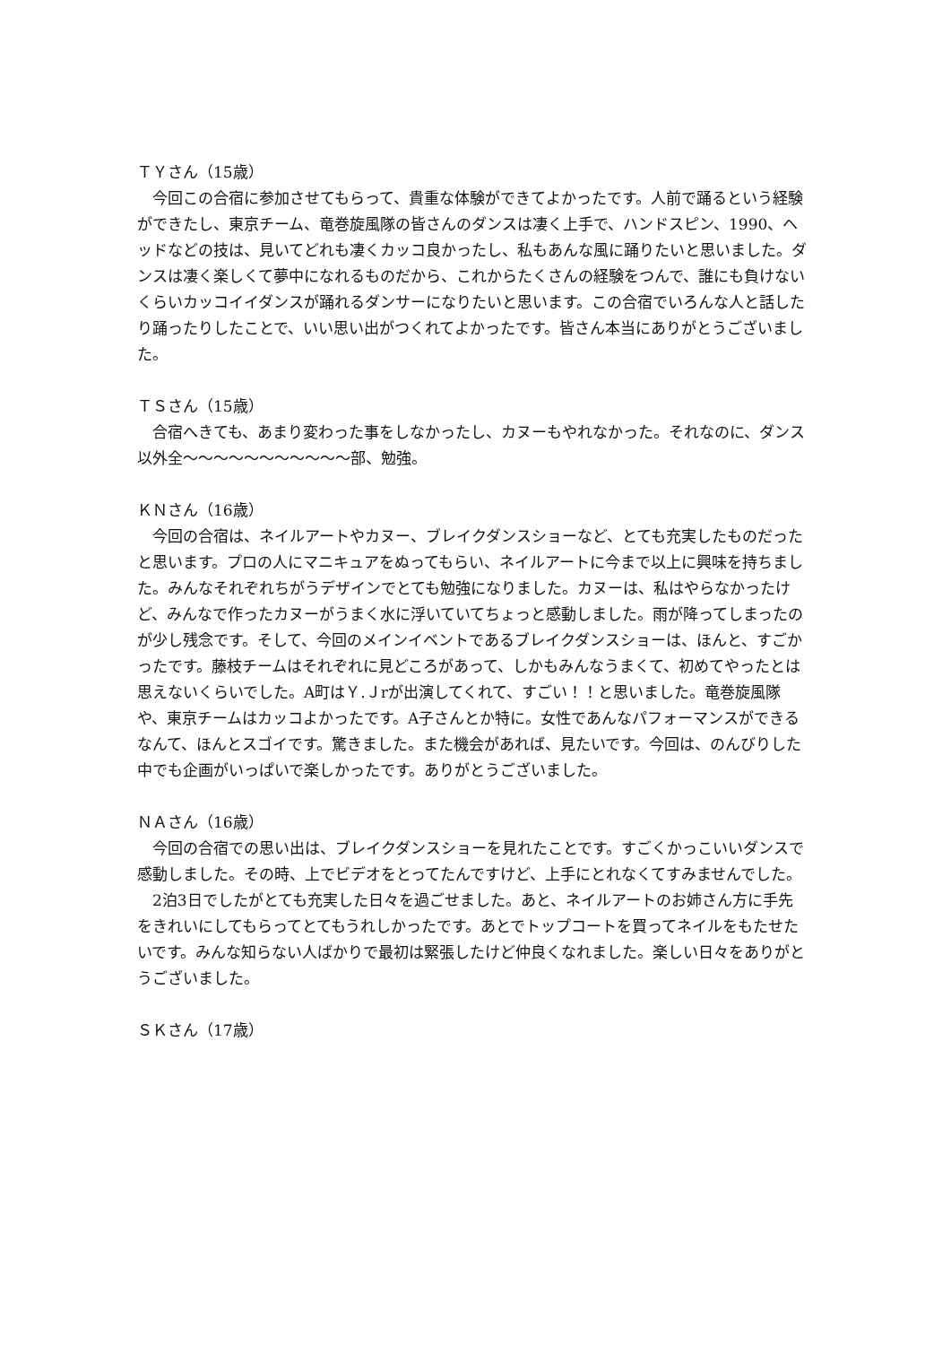ＴＹさん（15歳）
今回この合宿に参加させてもらって、貴重な体験ができてよかったです。人前で踊るという経験ができたし、東京チーム、竜巻旋風隊の皆さんのダンスは凄く上手で、ハンドスピン、1990、ヘッドなどの技は、見いてどれも凄くカッコ良かったし、私もあんな風に踊りたいと思いました。ダンスは凄く楽しくて夢中になれるものだから、これからたくさんの経験をつんで、誰にも負けないくらいカッコイイダンスが踊れるダンサーになりたいと思います。この合宿でいろんな人と話したり踊ったりしたことで、いい思い出がつくれてよかったです。皆さん本当にありがとうございました。
ＴＳさん（15歳）
合宿へきても、あまり変わった事をしなかったし、カヌーもやれなかった。それなのに、ダンス以外全～～～～～～～～～～～部、勉強。
ＫＮさん（16歳）
今回の合宿は、ネイルアートやカヌー、ブレイクダンスショーなど、とても充実したものだったと思います。プロの人にマニキュアをぬってもらい、ネイルアートに今まで以上に興味を持ちました。みんなそれぞれちがうデザインでとても勉強になりました。カヌーは、私はやらなかったけど、みんなで作ったカヌーがうまく水に浮いていてちょっと感動しました。雨が降ってしまったのが少し残念です。そして、今回のメインイベントであるブレイクダンスショーは、ほんと、すごかったです。藤枝チームはそれぞれに見どころがあって、しかもみんなうまくて、初めてやったとは思えないくらいでした。A町はＹ.Ｊrが出演してくれて、すごい！！と思いました。竜巻旋風隊や、東京チームはカッコよかったです。A子さんとか特に。女性であんなパフォーマンスができるなんて、ほんとスゴイです。驚きました。また機会があれば、見たいです。今回は、のんびりした中でも企画がいっぱいで楽しかったです。ありがとうございました。
ＮＡさん（16歳）
今回の合宿での思い出は、ブレイクダンスショーを見れたことです。すごくかっこいいダンスで感動しました。その時、上でビデオをとってたんですけど、上手にとれなくてすみませんでした。
2泊3日でしたがとても充実した日々を過ごせました。あと、ネイルアートのお姉さん方に手先をきれいにしてもらってとてもうれしかったです。あとでトップコートを買ってネイルをもたせたいです。みんな知らない人ばかりで最初は緊張したけど仲良くなれました。楽しい日々をありがとうございました。
ＳＫさん（17歳）